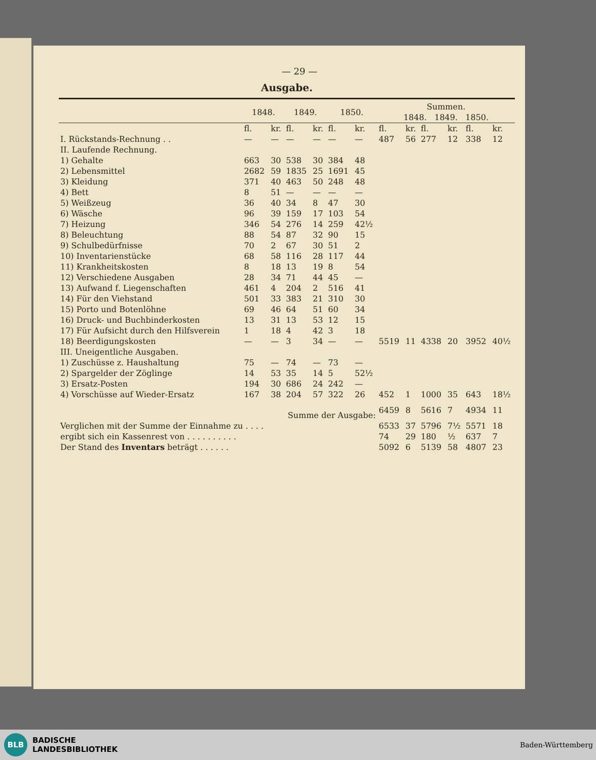— 29 —
Ausgabe.
| | 1848. | | 1849. | | 1850. | | Summen. 1848. 1849. 1850. | | | | | |
| --- | --- | --- | --- | --- | --- | --- | --- | --- | --- | --- | --- | --- |
| | fl. | kr. | fl. | kr. | fl. | kr. | fl. | kr. | fl. | kr. | fl. | kr. |
| I. Rückstands-Rechnung . . | — | — | — | — | — | — | 487 | 56 | 277 | 12 | 338 | 12 |
| II. Laufende Rechnung. | | | | | | | | | | | | |
| 1) Gehalte | 663 | 30 | 538 | 30 | 384 | 48 | | | | | | |
| 2) Lebensmittel | 2682 | 59 | 1835 | 25 | 1691 | 45 | | | | | | |
| 3) Kleidung | 371 | 40 | 463 | 50 | 248 | 48 | | | | | | |
| 4) Bett | 8 | 51 | — | — | — | — | | | | | | |
| 5) Weißzeug | 36 | 40 | 34 | 8 | 47 | 30 | | | | | | |
| 6) Wäsche | 96 | 39 | 159 | 17 | 103 | 54 | | | | | | |
| 7) Heizung | 346 | 54 | 276 | 14 | 259 | 42½ | | | | | | |
| 8) Beleuchtung | 88 | 54 | 87 | 32 | 90 | 15 | | | | | | |
| 9) Schulbedürfnisse | 70 | 2 | 67 | 30 | 51 | 2 | | | | | | |
| 10) Inventarienstücke | 68 | 58 | 116 | 28 | 117 | 44 | | | | | | |
| 11) Krankheitskosten | 8 | 18 | 13 | 19 | 8 | 54 | | | | | | |
| 12) Verschiedene Ausgaben | 28 | 34 | 71 | 44 | 45 | — | | | | | | |
| 13) Aufwand f. Liegenschaften | 461 | 4 | 204 | 2 | 516 | 41 | | | | | | |
| 14) Für den Viehstand | 501 | 33 | 383 | 21 | 310 | 30 | | | | | | |
| 15) Porto und Botenlöhne | 69 | 46 | 64 | 51 | 60 | 34 | | | | | | |
| 16) Druck- und Buchbinderkosten | 13 | 31 | 13 | 53 | 12 | 15 | | | | | | |
| 17) Für Aufsicht durch den Hilfsverein | 1 | 18 | 4 | 42 | 3 | 18 | | | | | | |
| 18) Beerdigungskosten | — | — | 3 | 34 | — | — | 5519 | 11 | 4338 | 20 | 3952 | 40½ |
| III. Uneigentliche Ausgaben. | | | | | | | | | | | | |
| 1) Zuschüsse z. Haushaltung | 75 | — | 74 | — | 73 | — | | | | | | |
| 2) Spargelder der Zöglinge | 14 | 53 | 35 | 14 | 5 | 52½ | | | | | | |
| 3) Ersatz-Posten | 194 | 30 | 686 | 24 | 242 | — | | | | | | |
| 4) Vorschüsse auf Wieder-Ersatz | 167 | 38 | 204 | 57 | 322 | 26 | 452 | 1 | 1000 | 35 | 643 | 18½ |
| Summe der Ausgabe: | | | | | | | 6459 | 8 | 5616 | 7 | 4934 | 11 |
| Verglichen mit der Summe der Einnahme zu . . . . | | | | | | | 6533 | 37 | 5796 | 7½ | 5571 | 18 |
| ergibt sich ein Kassenrest von . . . . . . . . . . | | | | | | | 74 | 29 | 180 | ½ | 637 | 7 |
| Der Stand des Inventars beträgt . . . . . . | | | | | | | 5092 | 6 | 5139 | 58 | 4807 | 23 |
BLB
BADISCHE
LANDESBIBLIOTHEK
Baden-Württemberg